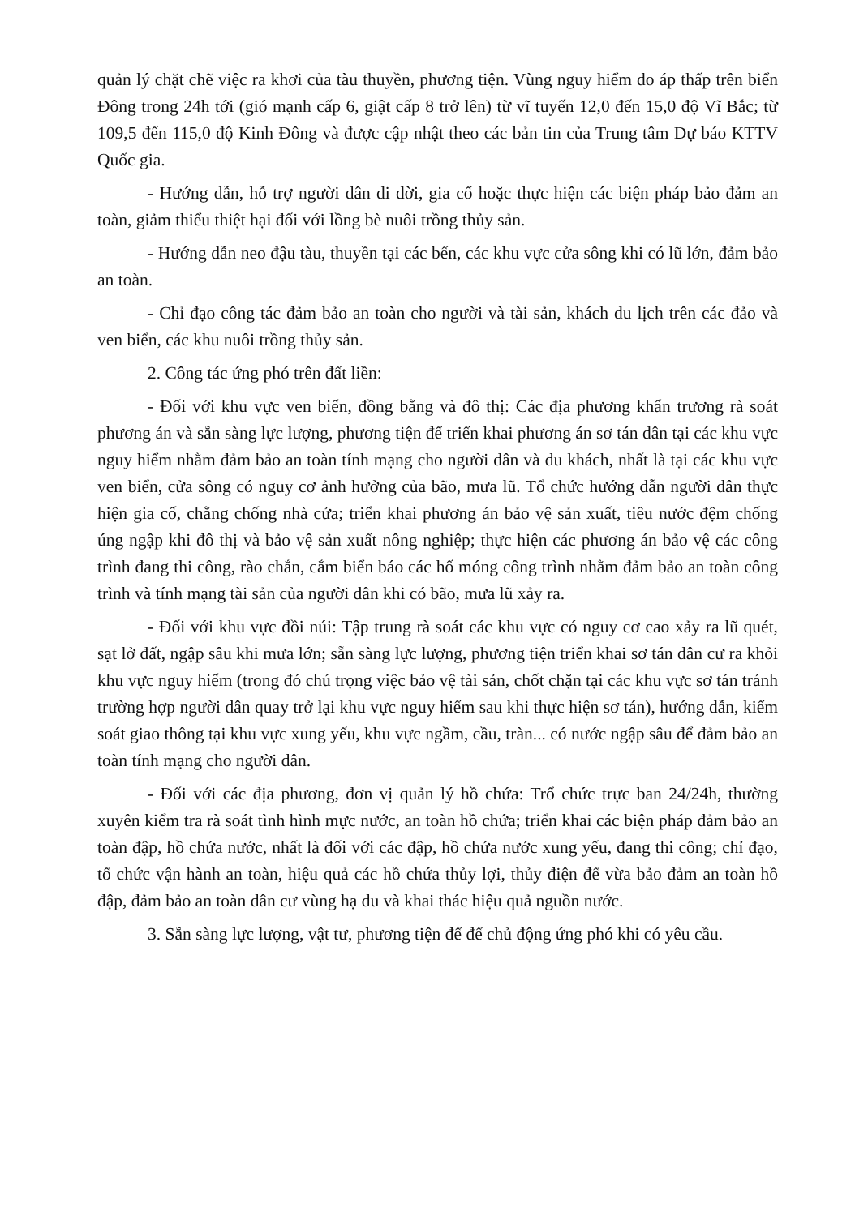quản lý chặt chẽ việc ra khơi của tàu thuyền, phương tiện. Vùng nguy hiểm do áp thấp trên biển Đông trong 24h tới (gió mạnh cấp 6, giật cấp 8 trở lên) từ vĩ tuyến 12,0 đến 15,0 độ Vĩ Bắc; từ 109,5 đến 115,0 độ Kinh Đông và được cập nhật theo các bản tin của Trung tâm Dự báo KTTV Quốc gia.
- Hướng dẫn, hỗ trợ người dân di dời, gia cố hoặc thực hiện các biện pháp bảo đảm an toàn, giảm thiểu thiệt hại đối với lồng bè nuôi trồng thủy sản.
- Hướng dẫn neo đậu tàu, thuyền tại các bến, các khu vực cửa sông khi có lũ lớn, đảm bảo an toàn.
- Chỉ đạo công tác đảm bảo an toàn cho người và tài sản, khách du lịch trên các đảo và ven biển, các khu nuôi trồng thủy sản.
2. Công tác ứng phó trên đất liền:
- Đối với khu vực ven biển, đồng bằng và đô thị: Các địa phương khẩn trương rà soát phương án và sẵn sàng lực lượng, phương tiện để triển khai phương án sơ tán dân tại các khu vực nguy hiểm nhằm đảm bảo an toàn tính mạng cho người dân và du khách, nhất là tại các khu vực ven biển, cửa sông có nguy cơ ảnh hưởng của bão, mưa lũ. Tổ chức hướng dẫn người dân thực hiện gia cố, chằng chống nhà cửa; triển khai phương án bảo vệ sản xuất, tiêu nước đệm chống úng ngập khi đô thị và bảo vệ sản xuất nông nghiệp; thực hiện các phương án bảo vệ các công trình đang thi công, rào chắn, cắm biển báo các hố móng công trình nhằm đảm bảo an toàn công trình và tính mạng tài sản của người dân khi có bão, mưa lũ xảy ra.
- Đối với khu vực đồi núi: Tập trung rà soát các khu vực có nguy cơ cao xảy ra lũ quét, sạt lở đất, ngập sâu khi mưa lớn; sẵn sàng lực lượng, phương tiện triển khai sơ tán dân cư ra khỏi khu vực nguy hiểm (trong đó chú trọng việc bảo vệ tài sản, chốt chặn tại các khu vực sơ tán tránh trường hợp người dân quay trở lại khu vực nguy hiểm sau khi thực hiện sơ tán), hướng dẫn, kiểm soát giao thông tại khu vực xung yếu, khu vực ngầm, cầu, tràn... có nước ngập sâu để đảm bảo an toàn tính mạng cho người dân.
- Đối với các địa phương, đơn vị quản lý hồ chứa: Trổ chức trực ban 24/24h, thường xuyên kiểm tra rà soát tình hình mực nước, an toàn hồ chứa; triển khai các biện pháp đảm bảo an toàn đập, hồ chứa nước, nhất là đối với các đập, hồ chứa nước xung yếu, đang thi công; chỉ đạo, tổ chức vận hành an toàn, hiệu quả các hồ chứa thủy lợi, thủy điện để vừa bảo đảm an toàn hồ đập, đảm bảo an toàn dân cư vùng hạ du và khai thác hiệu quả nguồn nước.
3. Sẵn sàng lực lượng, vật tư, phương tiện để để chủ động ứng phó khi có yêu cầu.